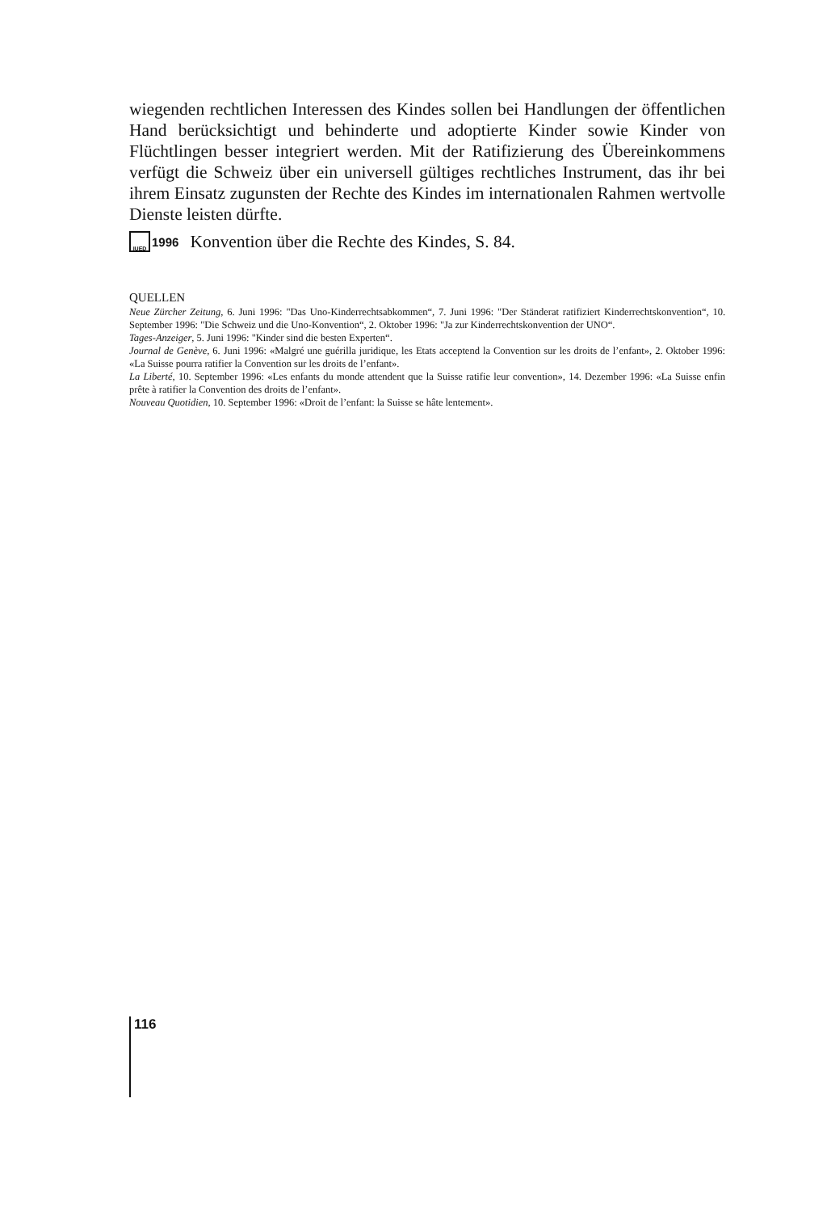wiegenden rechtlichen Interessen des Kindes sollen bei Handlungen der öffentlichen Hand berücksichtigt und behinderte und adoptierte Kinder sowie Kinder von Flüchtlingen besser integriert werden. Mit der Ratifizierung des Übereinkommens verfügt die Schweiz über ein universell gültiges rechtliches Instrument, das ihr bei ihrem Einsatz zugunsten der Rechte des Kindes im internationalen Rahmen wertvolle Dienste leisten dürfte.
IUED 1996 Konvention über die Rechte des Kindes, S. 84.
QUELLEN
Neue Zürcher Zeitung, 6. Juni 1996: "Das Uno-Kinderrechtsabkommen“, 7. Juni 1996: "Der Ständerat ratifiziert Kinderrechtskonvention“, 10. September 1996: "Die Schweiz und die Uno-Konvention“, 2. Oktober 1996: "Ja zur Kinderrechtskonvention der UNO“.
Tages-Anzeiger, 5. Juni 1996: "Kinder sind die besten Experten“.
Journal de Genève, 6. Juni 1996: «Malgré une guérilla juridique, les Etats acceptend la Convention sur les droits de l’enfant», 2. Oktober 1996: «La Suisse pourra ratifier la Convention sur les droits de l’enfant».
La Liberté, 10. September 1996: «Les enfants du monde attendent que la Suisse ratifie leur convention», 14. Dezember 1996: «La Suisse enfin prête à ratifier la Convention des droits de l’enfant».
Nouveau Quotidien, 10. September 1996: «Droit de l’enfant: la Suisse se hâte lentement».
116